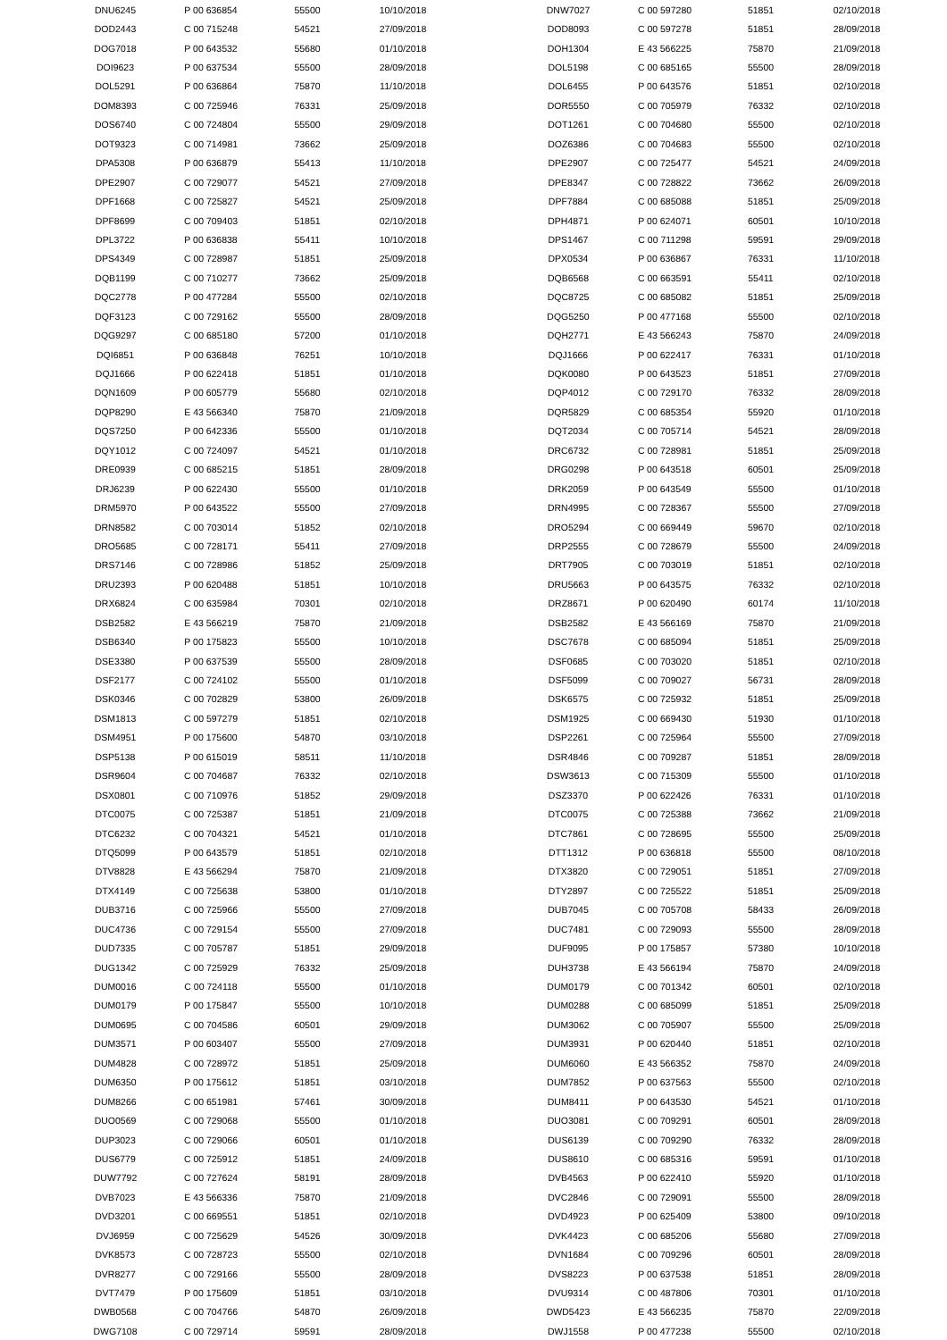| DNU6245 | P 00 636854 | 55500 | 10/10/2018 | | DNW7027 | C 00 597280 | 51851 | 02/10/2018 |
| DOD2443 | C 00 715248 | 54521 | 27/09/2018 | | DOD8093 | C 00 597278 | 51851 | 28/09/2018 |
| DOG7018 | P 00 643532 | 55680 | 01/10/2018 | | DOH1304 | E 43 566225 | 75870 | 21/09/2018 |
| DOI9623 | P 00 637534 | 55500 | 28/09/2018 | | DOL5198 | C 00 685165 | 55500 | 28/09/2018 |
| DOL5291 | P 00 636864 | 75870 | 11/10/2018 | | DOL6455 | P 00 643576 | 51851 | 02/10/2018 |
| DOM8393 | C 00 725946 | 76331 | 25/09/2018 | | DOR5550 | C 00 705979 | 76332 | 02/10/2018 |
| DOS6740 | C 00 724804 | 55500 | 29/09/2018 | | DOT1261 | C 00 704680 | 55500 | 02/10/2018 |
| DOT9323 | C 00 714981 | 73662 | 25/09/2018 | | DOZ6386 | C 00 704683 | 55500 | 02/10/2018 |
| DPA5308 | P 00 636879 | 55413 | 11/10/2018 | | DPE2907 | C 00 725477 | 54521 | 24/09/2018 |
| DPE2907 | C 00 729077 | 54521 | 27/09/2018 | | DPE8347 | C 00 728822 | 73662 | 26/09/2018 |
| DPF1668 | C 00 725827 | 54521 | 25/09/2018 | | DPF7884 | C 00 685088 | 51851 | 25/09/2018 |
| DPF8699 | C 00 709403 | 51851 | 02/10/2018 | | DPH4871 | P 00 624071 | 60501 | 10/10/2018 |
| DPL3722 | P 00 636838 | 55411 | 10/10/2018 | | DPS1467 | C 00 711298 | 59591 | 29/09/2018 |
| DPS4349 | C 00 728987 | 51851 | 25/09/2018 | | DPX0534 | P 00 636867 | 76331 | 11/10/2018 |
| DQB1199 | C 00 710277 | 73662 | 25/09/2018 | | DQB6568 | C 00 663591 | 55411 | 02/10/2018 |
| DQC2778 | P 00 477284 | 55500 | 02/10/2018 | | DQC8725 | C 00 685082 | 51851 | 25/09/2018 |
| DQF3123 | C 00 729162 | 55500 | 28/09/2018 | | DQG5250 | P 00 477168 | 55500 | 02/10/2018 |
| DQG9297 | C 00 685180 | 57200 | 01/10/2018 | | DQH2771 | E 43 566243 | 75870 | 24/09/2018 |
| DQI6851 | P 00 636848 | 76251 | 10/10/2018 | | DQJ1666 | P 00 622417 | 76331 | 01/10/2018 |
| DQJ1666 | P 00 622418 | 51851 | 01/10/2018 | | DQK0080 | P 00 643523 | 51851 | 27/09/2018 |
| DQN1609 | P 00 605779 | 55680 | 02/10/2018 | | DQP4012 | C 00 729170 | 76332 | 28/09/2018 |
| DQP8290 | E 43 566340 | 75870 | 21/09/2018 | | DQR5829 | C 00 685354 | 55920 | 01/10/2018 |
| DQS7250 | P 00 642336 | 55500 | 01/10/2018 | | DQT2034 | C 00 705714 | 54521 | 28/09/2018 |
| DQY1012 | C 00 724097 | 54521 | 01/10/2018 | | DRC6732 | C 00 728981 | 51851 | 25/09/2018 |
| DRE0939 | C 00 685215 | 51851 | 28/09/2018 | | DRG0298 | P 00 643518 | 60501 | 25/09/2018 |
| DRJ6239 | P 00 622430 | 55500 | 01/10/2018 | | DRK2059 | P 00 643549 | 55500 | 01/10/2018 |
| DRM5970 | P 00 643522 | 55500 | 27/09/2018 | | DRN4995 | C 00 728367 | 55500 | 27/09/2018 |
| DRN8582 | C 00 703014 | 51852 | 02/10/2018 | | DRO5294 | C 00 669449 | 59670 | 02/10/2018 |
| DRO5685 | C 00 728171 | 55411 | 27/09/2018 | | DRP2555 | C 00 728679 | 55500 | 24/09/2018 |
| DRS7146 | C 00 728986 | 51852 | 25/09/2018 | | DRT7905 | C 00 703019 | 51851 | 02/10/2018 |
| DRU2393 | P 00 620488 | 51851 | 10/10/2018 | | DRU5663 | P 00 643575 | 76332 | 02/10/2018 |
| DRX6824 | C 00 635984 | 70301 | 02/10/2018 | | DRZ8671 | P 00 620490 | 60174 | 11/10/2018 |
| DSB2582 | E 43 566219 | 75870 | 21/09/2018 | | DSB2582 | E 43 566169 | 75870 | 21/09/2018 |
| DSB6340 | P 00 175823 | 55500 | 10/10/2018 | | DSC7678 | C 00 685094 | 51851 | 25/09/2018 |
| DSE3380 | P 00 637539 | 55500 | 28/09/2018 | | DSF0685 | C 00 703020 | 51851 | 02/10/2018 |
| DSF2177 | C 00 724102 | 55500 | 01/10/2018 | | DSF5099 | C 00 709027 | 56731 | 28/09/2018 |
| DSK0346 | C 00 702829 | 53800 | 26/09/2018 | | DSK6575 | C 00 725932 | 51851 | 25/09/2018 |
| DSM1813 | C 00 597279 | 51851 | 02/10/2018 | | DSM1925 | C 00 669430 | 51930 | 01/10/2018 |
| DSM4951 | P 00 175600 | 54870 | 03/10/2018 | | DSP2261 | C 00 725964 | 55500 | 27/09/2018 |
| DSP5138 | P 00 615019 | 58511 | 11/10/2018 | | DSR4846 | C 00 709287 | 51851 | 28/09/2018 |
| DSR9604 | C 00 704687 | 76332 | 02/10/2018 | | DSW3613 | C 00 715309 | 55500 | 01/10/2018 |
| DSX0801 | C 00 710976 | 51852 | 29/09/2018 | | DSZ3370 | P 00 622426 | 76331 | 01/10/2018 |
| DTC0075 | C 00 725387 | 51851 | 21/09/2018 | | DTC0075 | C 00 725388 | 73662 | 21/09/2018 |
| DTC6232 | C 00 704321 | 54521 | 01/10/2018 | | DTC7861 | C 00 728695 | 55500 | 25/09/2018 |
| DTQ5099 | P 00 643579 | 51851 | 02/10/2018 | | DTT1312 | P 00 636818 | 55500 | 08/10/2018 |
| DTV8828 | E 43 566294 | 75870 | 21/09/2018 | | DTX3820 | C 00 729051 | 51851 | 27/09/2018 |
| DTX4149 | C 00 725638 | 53800 | 01/10/2018 | | DTY2897 | C 00 725522 | 51851 | 25/09/2018 |
| DUB3716 | C 00 725966 | 55500 | 27/09/2018 | | DUB7045 | C 00 705708 | 58433 | 26/09/2018 |
| DUC4736 | C 00 729154 | 55500 | 27/09/2018 | | DUC7481 | C 00 729093 | 55500 | 28/09/2018 |
| DUD7335 | C 00 705787 | 51851 | 29/09/2018 | | DUF9095 | P 00 175857 | 57380 | 10/10/2018 |
| DUG1342 | C 00 725929 | 76332 | 25/09/2018 | | DUH3738 | E 43 566194 | 75870 | 24/09/2018 |
| DUM0016 | C 00 724118 | 55500 | 01/10/2018 | | DUM0179 | C 00 701342 | 60501 | 02/10/2018 |
| DUM0179 | P 00 175847 | 55500 | 10/10/2018 | | DUM0288 | C 00 685099 | 51851 | 25/09/2018 |
| DUM0695 | C 00 704586 | 60501 | 29/09/2018 | | DUM3062 | C 00 705907 | 55500 | 25/09/2018 |
| DUM3571 | P 00 603407 | 55500 | 27/09/2018 | | DUM3931 | P 00 620440 | 51851 | 02/10/2018 |
| DUM4828 | C 00 728972 | 51851 | 25/09/2018 | | DUM6060 | E 43 566352 | 75870 | 24/09/2018 |
| DUM6350 | P 00 175612 | 51851 | 03/10/2018 | | DUM7852 | P 00 637563 | 55500 | 02/10/2018 |
| DUM8266 | C 00 651981 | 57461 | 30/09/2018 | | DUM8411 | P 00 643530 | 54521 | 01/10/2018 |
| DUO0569 | C 00 729068 | 55500 | 01/10/2018 | | DUO3081 | C 00 709291 | 60501 | 28/09/2018 |
| DUP3023 | C 00 729066 | 60501 | 01/10/2018 | | DUS6139 | C 00 709290 | 76332 | 28/09/2018 |
| DUS6779 | C 00 725912 | 51851 | 24/09/2018 | | DUS8610 | C 00 685316 | 59591 | 01/10/2018 |
| DUW7792 | C 00 727624 | 58191 | 28/09/2018 | | DVB4563 | P 00 622410 | 55920 | 01/10/2018 |
| DVB7023 | E 43 566336 | 75870 | 21/09/2018 | | DVC2846 | C 00 729091 | 55500 | 28/09/2018 |
| DVD3201 | C 00 669551 | 51851 | 02/10/2018 | | DVD4923 | P 00 625409 | 53800 | 09/10/2018 |
| DVJ6959 | C 00 725629 | 54526 | 30/09/2018 | | DVK4423 | C 00 685206 | 55680 | 27/09/2018 |
| DVK8573 | C 00 728723 | 55500 | 02/10/2018 | | DVN1684 | C 00 709296 | 60501 | 28/09/2018 |
| DVR8277 | C 00 729166 | 55500 | 28/09/2018 | | DVS8223 | P 00 637538 | 51851 | 28/09/2018 |
| DVT7479 | P 00 175609 | 51851 | 03/10/2018 | | DVU9314 | C 00 487806 | 70301 | 01/10/2018 |
| DWB0568 | C 00 704766 | 54870 | 26/09/2018 | | DWD5423 | E 43 566235 | 75870 | 22/09/2018 |
| DWG7108 | C 00 729714 | 59591 | 28/09/2018 | | DWJ1558 | P 00 477238 | 55500 | 02/10/2018 |